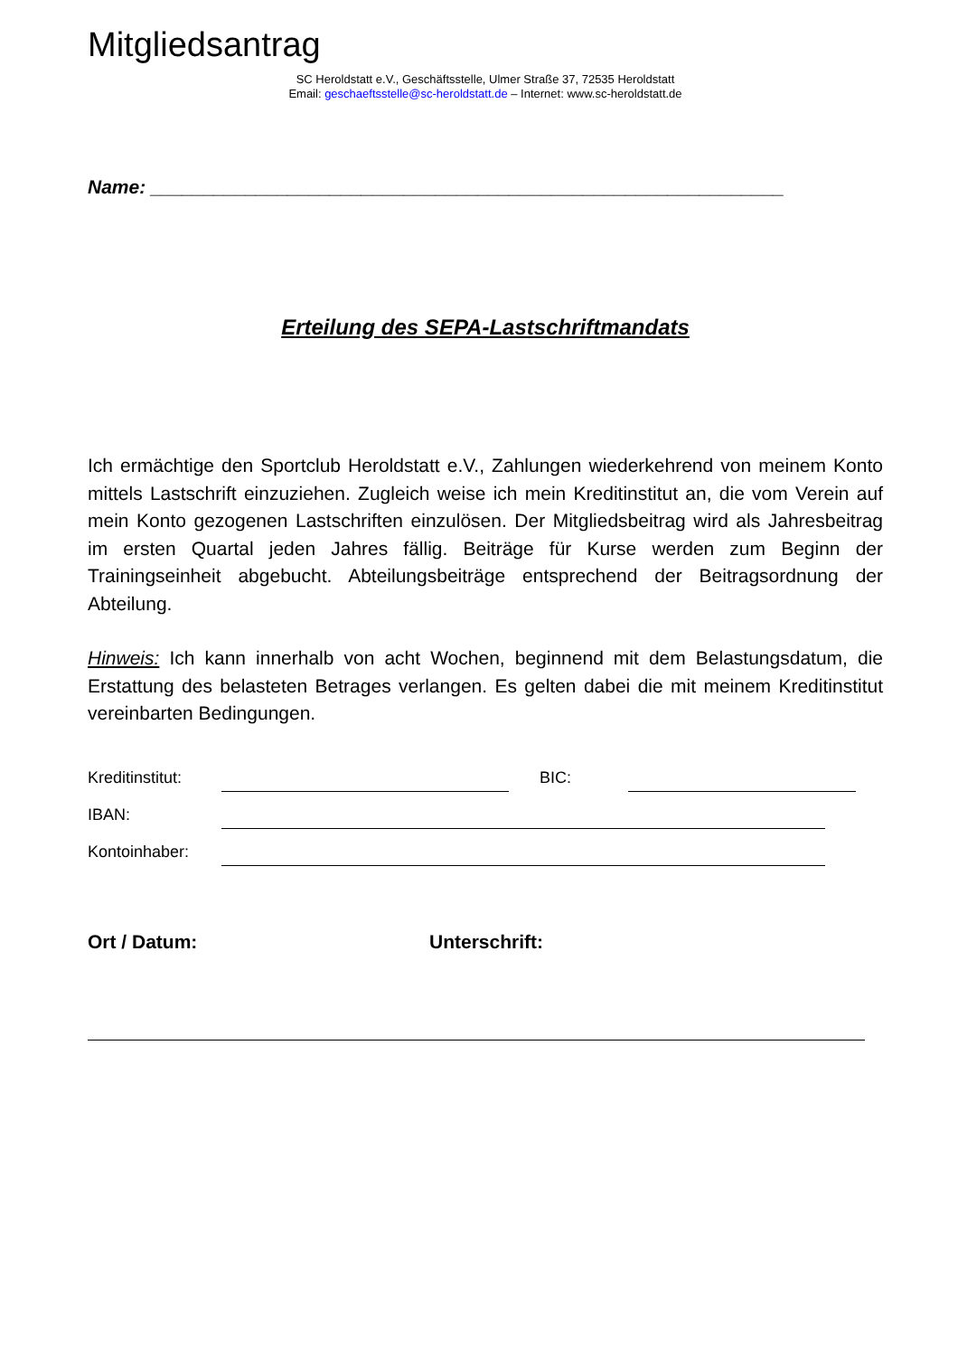Mitgliedsantrag
SC Heroldstatt e.V., Geschäftsstelle, Ulmer Straße 37, 72535 Heroldstatt
Email: geschaeftsstelle@sc-heroldstatt.de – Internet: www.sc-heroldstatt.de
Name: ____________________________________________________________
Erteilung des SEPA-Lastschriftmandats
Ich ermächtige den Sportclub Heroldstatt e.V., Zahlungen wiederkehrend von meinem Konto mittels Lastschrift einzuziehen. Zugleich weise ich mein Kreditinstitut an, die vom Verein auf mein Konto gezogenen Lastschriften einzulösen. Der Mitgliedsbeitrag wird als Jahresbeitrag im ersten Quartal jeden Jahres fällig. Beiträge für Kurse werden zum Beginn der Trainingseinheit abgebucht. Abteilungsbeiträge entsprechend der Beitragsordnung der Abteilung.
Hinweis: Ich kann innerhalb von acht Wochen, beginnend mit dem Belastungsdatum, die Erstattung des belasteten Betrages verlangen. Es gelten dabei die mit meinem Kreditinstitut vereinbarten Bedingungen.
Kreditinstitut: BIC:
IBAN:
Kontoinhaber:
Ort / Datum: Unterschrift: